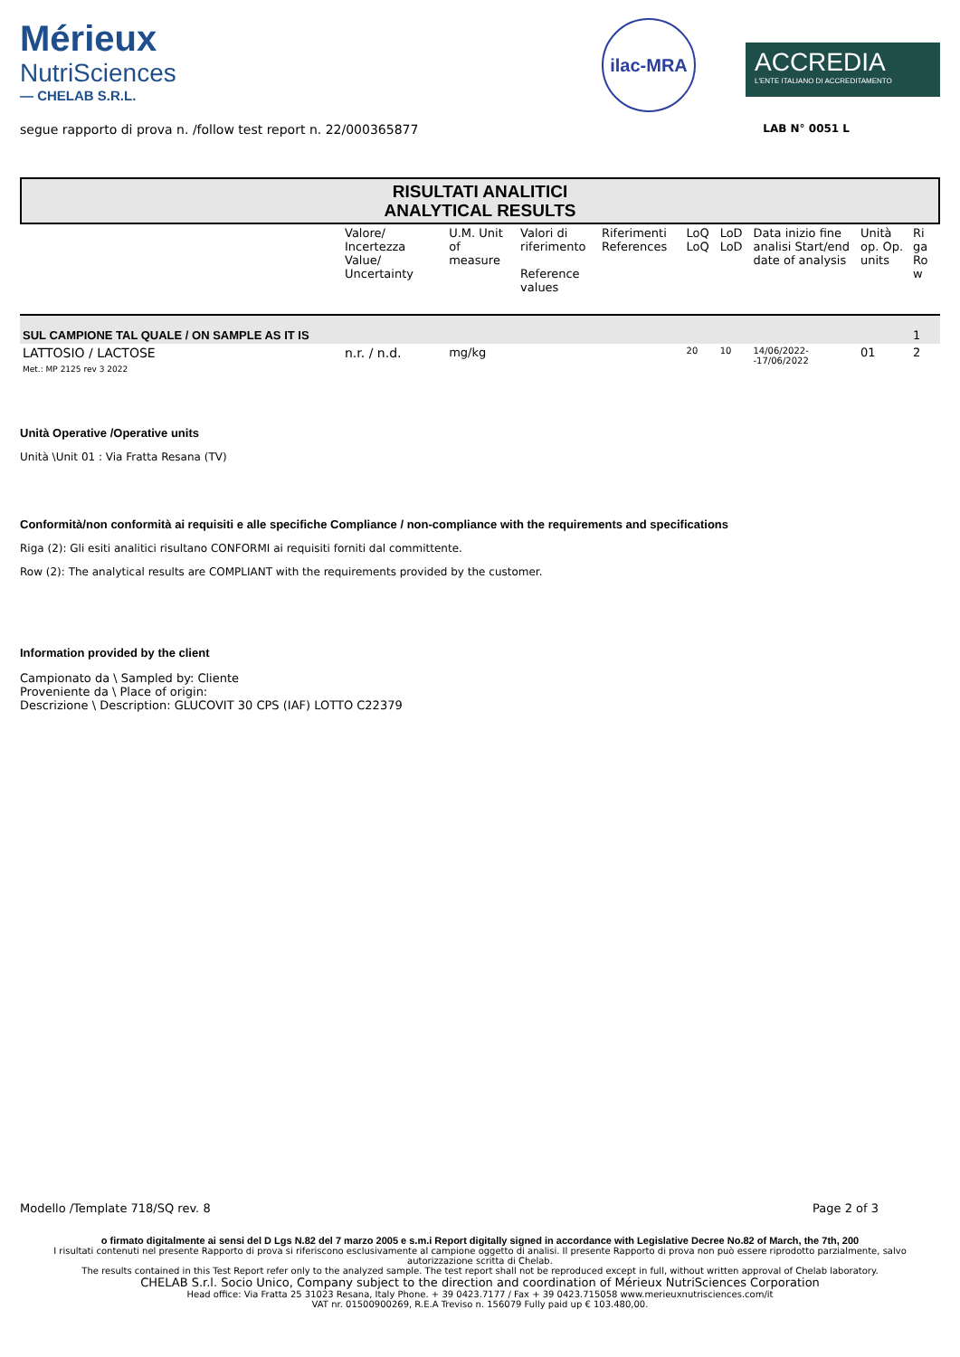Mérieux
NutriSciences
— CHELAB S.R.L.
ilac-MRA
ACCREDIA
L'ENTE ITALIANO DI ACCREDITAMENTO
segue rapporto di prova n. /follow test report n. 22/000365877 LAB N° 0051 L
RISULTATI ANALITICI
ANALYTICAL RESULTS
| | Valore/ Incertezza Value/ Uncertainty | U.M. Unit of measure | Valori di riferimento Reference values | Riferimenti References | LoQ LoQ | LoD LoD | Data inizio fine analisi Start/end date of analysis | Unità op. Op. units | Ri ga Ro w |
| --- | --- | --- | --- | --- | --- | --- | --- | --- | --- |
| SUL CAMPIONE TAL QUALE / ON SAMPLE AS IT IS | | | | | | | | | 1 |
| LATTOSIO / LACTOSE Met.: MP 2125 rev 3 2022 | n.r. / n.d. | mg/kg | | | 20 | 10 | 14/06/2022- -17/06/2022 | 01 | 2 |
Unità Operative /Operative units
Unità \Unit 01 : Via Fratta Resana (TV)
Conformità/non conformità ai requisiti e alle specifiche Compliance / non-compliance with the requirements and specifications
Riga (2): Gli esiti analitici risultano CONFORMI ai requisiti forniti dal committente.
Row (2): The analytical results are COMPLIANT with the requirements provided by the customer.
Information provided by the client
Campionato da \ Sampled by: Cliente
Proveniente da \ Place of origin:
Descrizione \ Description: GLUCOVIT 30 CPS (IAF) LOTTO C22379
Modello /Template 718/SQ rev. 8 Page 2 of 3
o firmato digitalmente ai sensi del D Lgs N.82 del 7 marzo 2005 e s.m.i Report digitally signed in accordance with Legislative Decree No.82 of March, the 7th, 200
I risultati contenuti nel presente Rapporto di prova si riferiscono esclusivamente al campione oggetto di analisi. Il presente Rapporto di prova non può essere riprodotto parzialmente, salvo autorizzazione scritta di Chelab.
The results contained in this Test Report refer only to the analyzed sample. The test report shall not be reproduced except in full, without written approval of Chelab laboratory.
CHELAB S.r.l. Socio Unico, Company subject to the direction and coordination of Mérieux NutriSciences Corporation
Head office: Via Fratta 25 31023 Resana, Italy Phone. + 39 0423.7177 / Fax + 39 0423.715058 www.merieuxnutrisciences.com/it
VAT nr. 01500900269, R.E.A Treviso n. 156079 Fully paid up € 103.480,00.